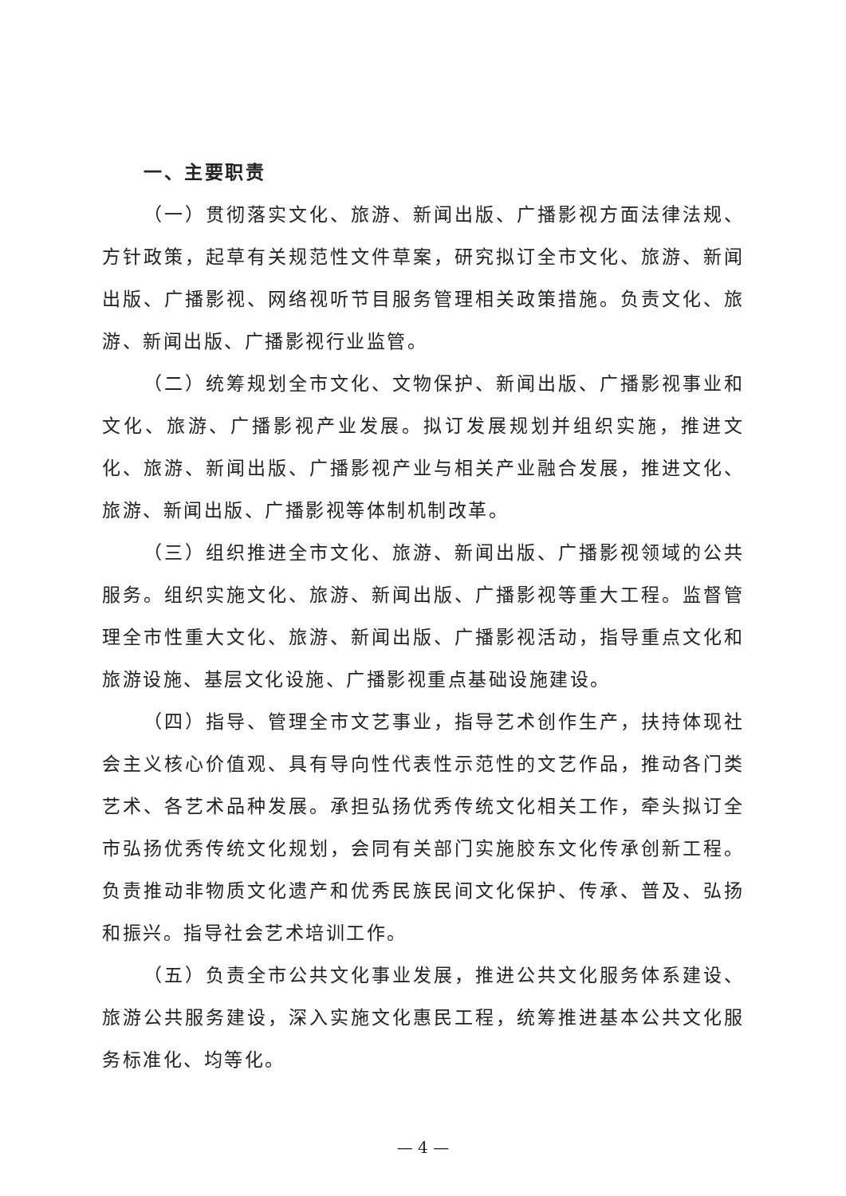一、主要职责
（一）贯彻落实文化、旅游、新闻出版、广播影视方面法律法规、方针政策，起草有关规范性文件草案，研究拟订全市文化、旅游、新闻出版、广播影视、网络视听节目服务管理相关政策措施。负责文化、旅游、新闻出版、广播影视行业监管。
（二）统筹规划全市文化、文物保护、新闻出版、广播影视事业和文化、旅游、广播影视产业发展。拟订发展规划并组织实施，推进文化、旅游、新闻出版、广播影视产业与相关产业融合发展，推进文化、旅游、新闻出版、广播影视等体制机制改革。
（三）组织推进全市文化、旅游、新闻出版、广播影视领域的公共服务。组织实施文化、旅游、新闻出版、广播影视等重大工程。监督管理全市性重大文化、旅游、新闻出版、广播影视活动，指导重点文化和旅游设施、基层文化设施、广播影视重点基础设施建设。
（四）指导、管理全市文艺事业，指导艺术创作生产，扶持体现社会主义核心价值观、具有导向性代表性示范性的文艺作品，推动各门类艺术、各艺术品种发展。承担弘扬优秀传统文化相关工作，牵头拟订全市弘扬优秀传统文化规划，会同有关部门实施胶东文化传承创新工程。负责推动非物质文化遗产和优秀民族民间文化保护、传承、普及、弘扬和振兴。指导社会艺术培训工作。
（五）负责全市公共文化事业发展，推进公共文化服务体系建设、旅游公共服务建设，深入实施文化惠民工程，统筹推进基本公共文化服务标准化、均等化。
— 4 —